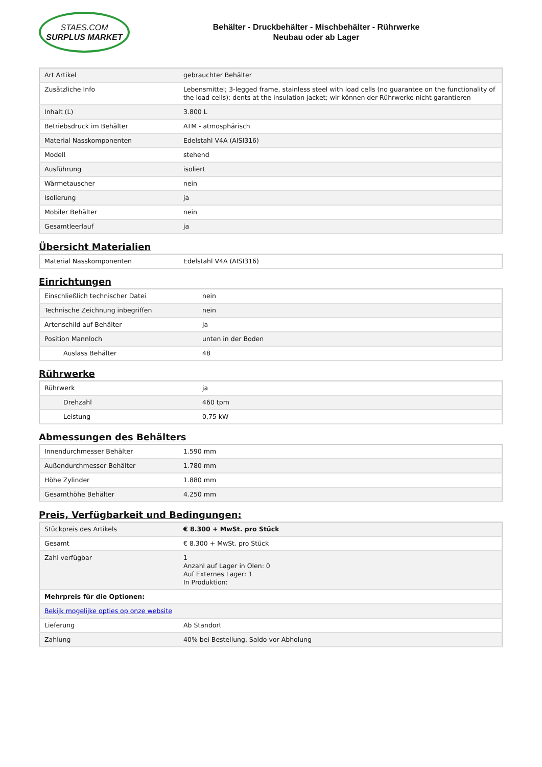STAES.COM
SURPLUS MARKET
Behälter - Druckbehälter - Mischbehälter - Rührwerke
Neubau oder ab Lager
| Art Artikel | gebrauchter Behälter |
| Zusätzliche Info | Lebensmittel; 3-legged frame, stainless steel with load cells (no guarantee on the functionality of the load cells); dents at the insulation jacket; wir können der Rührwerke nicht garantieren |
| Inhalt (L) | 3.800 L |
| Betriebsdruck im Behälter | ATM - atmosphärisch |
| Material Nasskomponenten | Edelstahl V4A (AISI316) |
| Modell | stehend |
| Ausführung | isoliert |
| Wärmetauscher | nein |
| Isolierung | ja |
| Mobiler Behälter | nein |
| Gesamtleerlauf | ja |
Übersicht Materialien
| Material Nasskomponenten | Edelstahl V4A (AISI316) |
Einrichtungen
| Einschließlich technischer Datei | nein |
| Technische Zeichnung inbegriffen | nein |
| Artenschild auf Behälter | ja |
| Position Mannloch | unten in der Boden |
| Auslass Behälter | 48 |
Rührwerke
| Rührwerk | ja |
| Drehzahl | 460 tpm |
| Leistung | 0,75 kW |
Abmessungen des Behälters
| Innendurchmesser Behälter | 1.590 mm |
| Außendurchmesser Behälter | 1.780 mm |
| Höhe Zylinder | 1.880 mm |
| Gesamthöhe Behälter | 4.250 mm |
Preis, Verfügbarkeit und Bedingungen:
| Stückpreis des Artikels | € 8.300 + MwSt. pro Stück |
| Gesamt | € 8.300 + MwSt. pro Stück |
| Zahl verfügbar | 1 Anzahl auf Lager in Olen: 0 Auf Externes Lager: 1 In Produktion: |
| Mehrpreis für die Optionen: | |
| Bekijk mogelijke opties op onze website | |
| Lieferung | Ab Standort |
| Zahlung | 40% bei Bestellung, Saldo vor Abholung |